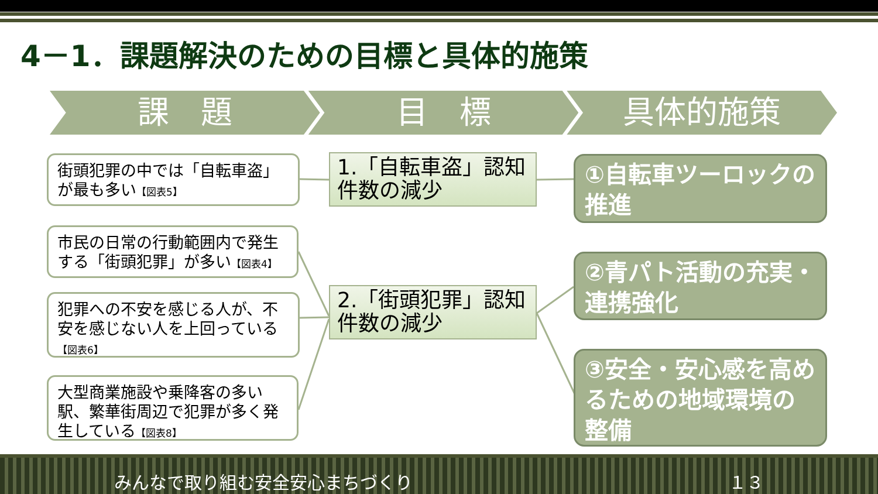4－1．課題解決のための目標と具体的施策
課　題 目　標 具体的施策
街頭犯罪の中では「自転車盗」が最も多い【図表5】
市民の日常の行動範囲内で発生する「街頭犯罪」が多い【図表4】
犯罪への不安を感じる人が、不安を感じない人を上回っている
【図表6】
大型商業施設や乗降客の多い駅、繁華街周辺で犯罪が多く発生している【図表8】
1.「自転車盗」認知件数の減少
2.「街頭犯罪」認知件数の減少
①自転車ツーロックの推進
②青パト活動の充実・連携強化
③安全・安心感を高めるための地域環境の整備
みんなで取り組む安全安心まちづくり １３